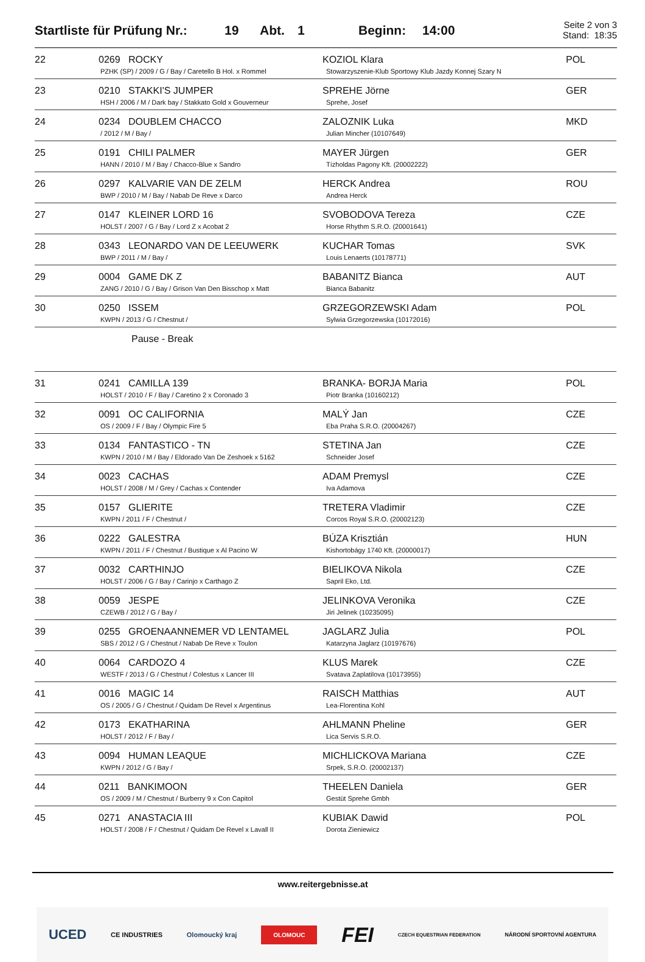Startliste für Prüfung Nr.:
19 Abt. 1 Beginn: 14:00
Seite 2 von 3
Stand: 18:35
| 22 | 0269 ROCKY PZHK (SP) / 2009 / G / Bay / Caretello B Hol. x Rommel | KOZIOL Klara Stowarzyszenie-Klub Sportowy Klub Jazdy Konnej Szary N | POL |
| 23 | 0210 STAKKI'S JUMPER HSH / 2006 / M / Dark bay / Stakkato Gold x Gouverneur | SPREHE Jörne Sprehe, Josef | GER |
| 24 | 0234 DOUBLEM CHACCO / 2012 / M / Bay / | ZALOZNIK Luka Julian Mincher (10107649) | MKD |
| 25 | 0191 CHILI PALMER HANN / 2010 / M / Bay / Chacco-Blue x Sandro | MAYER Jürgen Tízholdas Pagony Kft. (20002222) | GER |
| 26 | 0297 KALVARIE VAN DE ZELM BWP / 2010 / M / Bay / Nabab De Reve x Darco | HERCK Andrea Andrea Herck | ROU |
| 27 | 0147 KLEINER LORD 16 HOLST / 2007 / G / Bay / Lord Z x Acobat 2 | SVOBODOVA Tereza Horse Rhythm S.R.O. (20001641) | CZE |
| 28 | 0343 LEONARDO VAN DE LEEUWERK BWP / 2011 / M / Bay / | KUCHAR Tomas Louis Lenaerts (10178771) | SVK |
| 29 | 0004 GAME DK Z ZANG / 2010 / G / Bay / Grison Van Den Bisschop x Matt | BABANITZ Bianca Bianca Babanitz | AUT |
| 30 | 0250 ISSEM KWPN / 2013 / G / Chestnut / | GRZEGORZEWSKI Adam Sylwia Grzegorzewska (10172016) | POL |
| | Pause - Break | | |
| 31 | 0241 CAMILLA 139 HOLST / 2010 / F / Bay / Caretino 2 x Coronado 3 | BRANKA- BORJA Maria Piotr Branka (10160212) | POL |
| 32 | 0091 OC CALIFORNIA OS / 2009 / F / Bay / Olympic Fire 5 | MALÝ Jan Eba Praha S.R.O. (20004267) | CZE |
| 33 | 0134 FANTASTICO - TN KWPN / 2010 / M / Bay / Eldorado Van De Zeshoek x 5162 | STETINA Jan Schneider Josef | CZE |
| 34 | 0023 CACHAS HOLST / 2008 / M / Grey / Cachas x Contender | ADAM Premysl Iva Adamova | CZE |
| 35 | 0157 GLIERITE KWPN / 2011 / F / Chestnut / | TRETERA Vladimir Corcos Royal S.R.O. (20002123) | CZE |
| 36 | 0222 GALESTRA KWPN / 2011 / F / Chestnut / Bustique x Al Pacino W | BÚZA Krisztián Kishortobágy 1740 Kft. (20000017) | HUN |
| 37 | 0032 CARTHINJO HOLST / 2006 / G / Bay / Carinjo x Carthago Z | BIELIKOVA Nikola Sapril Eko, Ltd. | CZE |
| 38 | 0059 JESPE CZEWB / 2012 / G / Bay / | JELINKOVA Veronika Jiri Jelinek (10235095) | CZE |
| 39 | 0255 GROENAANNEMER VD LENTAMEL SBS / 2012 / G / Chestnut / Nabab De Reve x Toulon | JAGLARZ Julia Katarzyna Jaglarz (10197676) | POL |
| 40 | 0064 CARDOZO 4 WESTF / 2013 / G / Chestnut / Colestus x Lancer III | KLUS Marek Svatava Zaplatilova (10173955) | CZE |
| 41 | 0016 MAGIC 14 OS / 2005 / G / Chestnut / Quidam De Revel x Argentinus | RAISCH Matthias Lea-Florentina Kohl | AUT |
| 42 | 0173 EKATHARINA HOLST / 2012 / F / Bay / | AHLMANN Pheline Lica Servis S.R.O. | GER |
| 43 | 0094 HUMAN LEAQUE KWPN / 2012 / G / Bay / | MICHLICKOVA Mariana Srpek, S.R.O. (20002137) | CZE |
| 44 | 0211 BANKIMOON OS / 2009 / M / Chestnut / Burberry 9 x Con Capitol | THEELEN Daniela Gestüt Sprehe Gmbh | GER |
| 45 | 0271 ANASTACIA III HOLST / 2008 / F / Chestnut / Quidam De Revel x Lavall II | KUBIAK Dawid Dorota Zieniewicz | POL |
www.reitergebnisse.at
UCED CE INDUSTRIES Olomoucký kraj OLOMOUC FEI CZECH EQUESTRIAN FEDERATION NÁRODNÍ SPORTOVNÍ AGENTURA